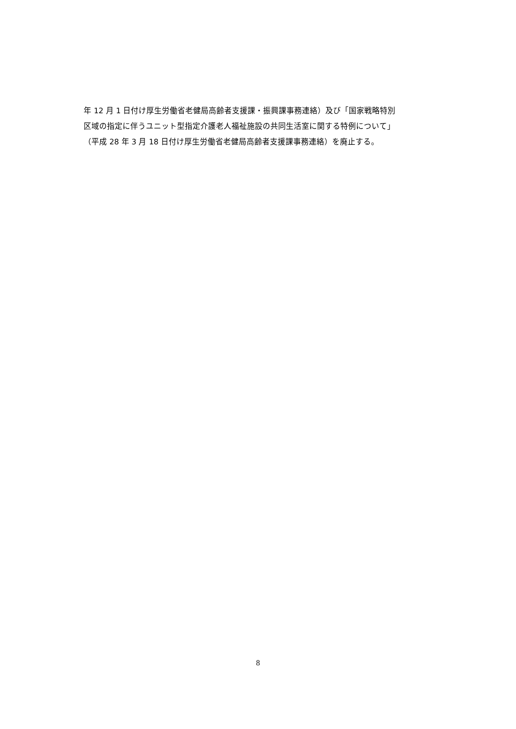年 12 月 1 日付け厚生労働省老健局高齢者支援課・振興課事務連絡）及び「国家戦略特別
区域の指定に伴うユニット型指定介護老人福祉施設の共同生活室に関する特例について」
（平成 28 年 3 月 18 日付け厚生労働省老健局高齢者支援課事務連絡）を廃止する。
8